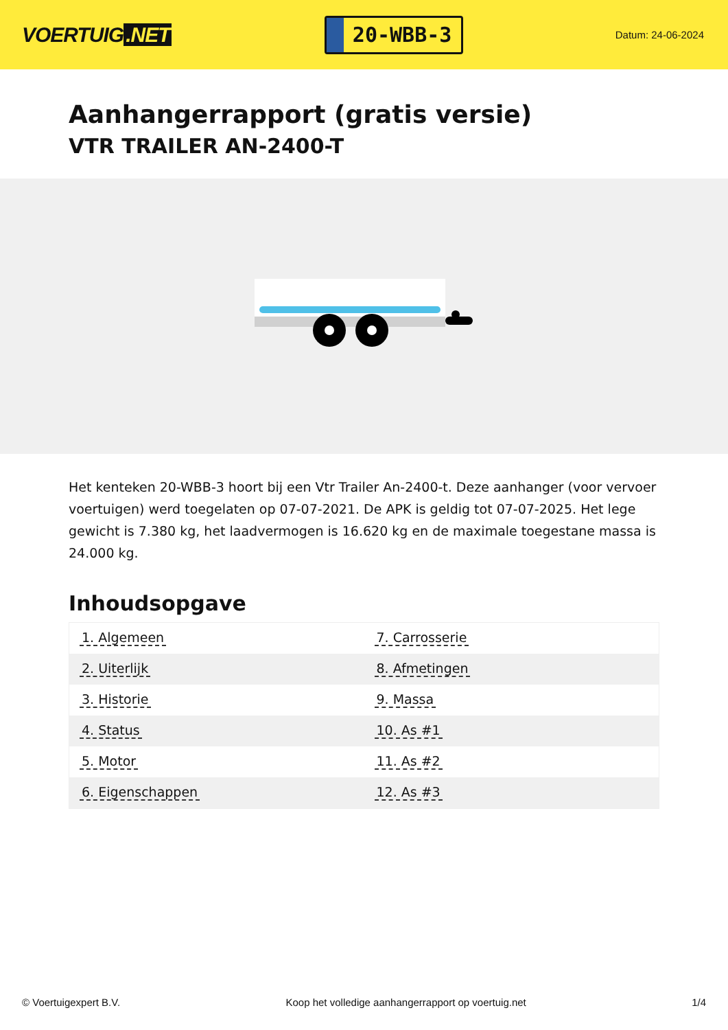VOERTUIG.NET
20-WBB-3
Datum: 24-06-2024
Aanhangerrapport (gratis versie)
VTR TRAILER AN-2400-T
Het kenteken 20-WBB-3 hoort bij een Vtr Trailer An-2400-t. Deze aanhanger (voor vervoer voertuigen) werd toegelaten op 07-07-2021. De APK is geldig tot 07-07-2025. Het lege gewicht is 7.380 kg, het laadvermogen is 16.620 kg en de maximale toegestane massa is 24.000 kg.
Inhoudsopgave
| 1. Algemeen | 7. Carrosserie |
| 2. Uiterlijk | 8. Afmetingen |
| 3. Historie | 9. Massa |
| 4. Status | 10. As #1 |
| 5. Motor | 11. As #2 |
| 6. Eigenschappen | 12. As #3 |
© Voertuigexpert B.V. Koop het volledige aanhangerrapport op voertuig.net 1/4